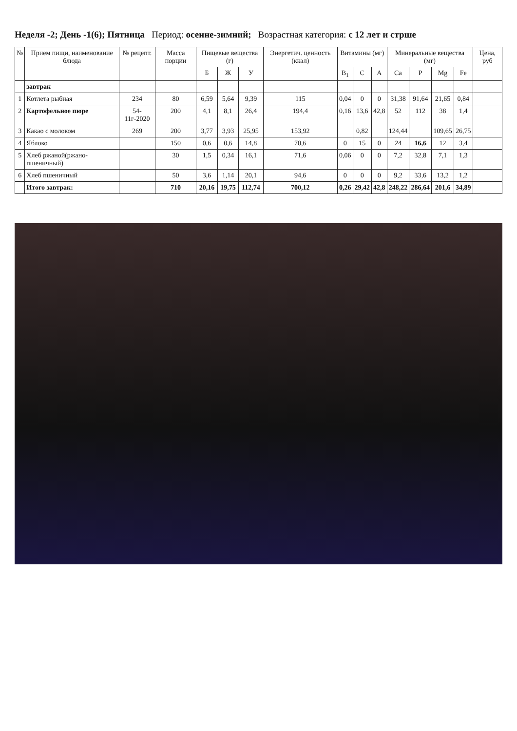Неделя -2; День -1(6); Пятница Период: осенне-зимний; Возрастная категория: с 12 лет и стрше
| № | Прием пищи, наименование блюда | № рецепт. | Масса порции | Пищевые вещества (г) | | | Энергетич. ценность (ккал) | Витамины (мг) | | | Минеральные вещества (мг) | | | | Цена, руб |
| --- | --- | --- | --- | --- | --- | --- | --- | --- | --- | --- | --- | --- | --- | --- | --- |
| | | | | Б | Ж | У | | B<sub>1</sub> | C | A | Ca | P | Mg | Fe | |
| | завтрак | | | | | | | | | | | | | | |
| 1 | Котлета рыбная | 234 | 80 | 6,59 | 5,64 | 9,39 | 115 | 0,04 | 0 | 0 | 31,38 | 91,64 | 21,65 | 0,84 | |
| 2 | Картофельное пюре | 54-11г-2020 | 200 | 4,1 | 8,1 | 26,4 | 194,4 | 0,16 | 13,6 | 42,8 | 52 | 112 | 38 | 1,4 | |
| 3 | Какао с молоком | 269 | 200 | 3,77 | 3,93 | 25,95 | 153,92 | | 0,82 | | 124,44 | | 109,65 | 26,75 | |
| 4 | Яблоко | | 150 | 0,6 | 0,6 | 14,8 | 70,6 | 0 | 15 | 0 | 24 | 16,6 | 12 | 3,4 | |
| 5 | Хлеб ржаной(ржано-пшеничный) | | 30 | 1,5 | 0,34 | 16,1 | 71,6 | 0,06 | 0 | 0 | 7,2 | 32,8 | 7,1 | 1,3 | |
| 6 | Хлеб пшеничный | | 50 | 3,6 | 1,14 | 20,1 | 94,6 | 0 | 0 | 0 | 9,2 | 33,6 | 13,2 | 1,2 | |
| | Итого завтрак: | | 710 | 20,16 | 19,75 | 112,74 | 700,12 | 0,26 | 29,42 | 42,8 | 248,22 | 286,64 | 201,6 | 34,89 | |